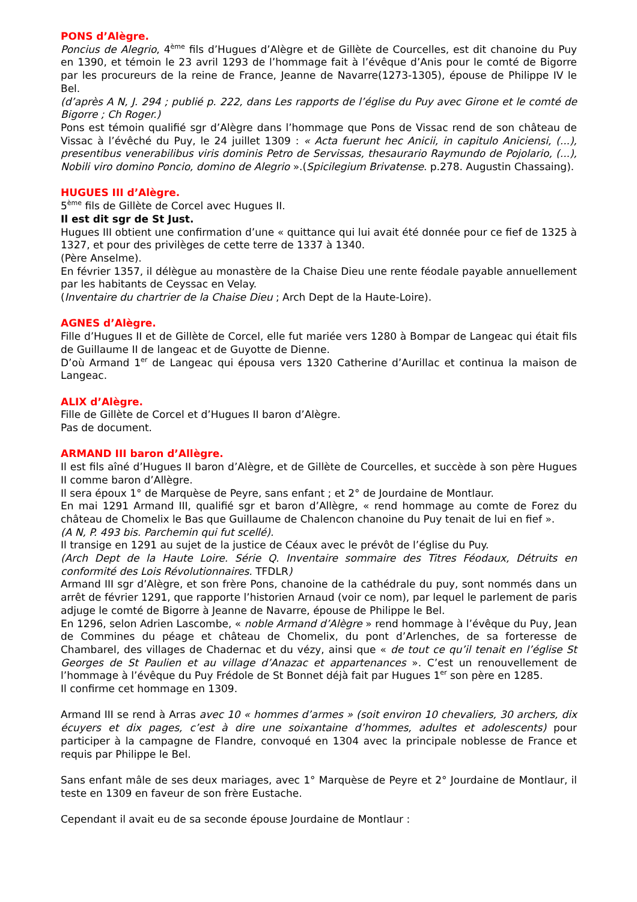PONS d’Alègre.
Poncius de Alegrio, 4<sup>ème</sup> fils d’Hugues d’Alègre et de Gillète de Courcelles, est dit chanoine du Puy en 1390, et témoin le 23 avril 1293 de l’hommage fait à l’évêque d’Anis pour le comté de Bigorre par les procureurs de la reine de France, Jeanne de Navarre(1273-1305), épouse de Philippe IV le Bel.
(d’après A N, J. 294 ; publié p. 222, dans Les rapports de l’église du Puy avec Girone et le comté de Bigorre ; Ch Roger.)
Pons est témoin qualifié sgr d’Alègre dans l’hommage que Pons de Vissac rend de son château de Vissac à l’évêché du Puy, le 24 juillet 1309 : « Acta fuerunt hec Anicii, in capitulo Aniciensi, (...), presentibus venerabilibus viris dominis Petro de Servissas, thesaurario Raymundo de Pojolario, (...), Nobili viro domino Poncio, domino de Alegrio ».(Spicilegium Brivatense. p.278. Augustin Chassaing).
HUGUES III d’Alègre.
5<sup>ème</sup> fils de Gillète de Corcel avec Hugues II.
Il est dit sgr de St Just.
Hugues III obtient une confirmation d’une « quittance qui lui avait été donnée pour ce fief de 1325 à 1327, et pour des privilèges de cette terre de 1337 à 1340.
(Père Anselme).
En février 1357, il délègue au monastère de la Chaise Dieu une rente féodale payable annuellement par les habitants de Ceyssac en Velay.
(Inventaire du chartrier de la Chaise Dieu ; Arch Dept de la Haute-Loire).
AGNES d’Alègre.
Fille d’Hugues II et de Gillète de Corcel, elle fut mariée vers 1280 à Bompar de Langeac qui était fils de Guillaume II de langeac et de Guyotte de Dienne.
D’où Armand 1<sup>er</sup> de Langeac qui épousa vers 1320 Catherine d’Aurillac et continua la maison de Langeac.
ALIX d’Alègre.
Fille de Gillète de Corcel et d’Hugues II baron d’Alègre.
Pas de document.
ARMAND III baron d’Allègre.
Il est fils aîné d’Hugues II baron d’Alègre, et de Gillète de Courcelles, et succède à son père Hugues II comme baron d’Allègre.
Il sera époux 1° de Marquèse de Peyre, sans enfant ; et 2° de Jourdaine de Montlaur.
En mai 1291 Armand III, qualifié sgr et baron d’Allègre, « rend hommage au comte de Forez du château de Chomelix le Bas que Guillaume de Chalencon chanoine du Puy tenait de lui en fief ».
(A N, P. 493 bis. Parchemin qui fut scellé).
Il transige en 1291 au sujet de la justice de Céaux avec le prévôt de l’église du Puy.
(Arch Dept de la Haute Loire. Série Q. Inventaire sommaire des Titres Féodaux, Détruits en conformité des Lois Révolutionnaires. TFDLR)
Armand III sgr d’Alègre, et son frère Pons, chanoine de la cathédrale du puy, sont nommés dans un arrêt de février 1291, que rapporte l’historien Arnaud (voir ce nom), par lequel le parlement de paris adjuge le comté de Bigorre à Jeanne de Navarre, épouse de Philippe le Bel.
En 1296, selon Adrien Lascombe, « noble Armand d’Alègre » rend hommage à l’évêque du Puy, Jean de Commines du péage et château de Chomelix, du pont d’Arlenches, de sa forteresse de Chambarel, des villages de Chadernac et du vézy, ainsi que « de tout ce qu’il tenait en l’église St Georges de St Paulien et au village d’Anazac et appartenances ». C’est un renouvellement de l’hommage à l’évêque du Puy Frédole de St Bonnet déjà fait par Hugues 1<sup>er</sup> son père en 1285.
Il confirme cet hommage en 1309.
Armand III se rend à Arras avec 10 « hommes d’armes » (soit environ 10 chevaliers, 30 archers, dix écuyers et dix pages, c’est à dire une soixantaine d’hommes, adultes et adolescents) pour participer à la campagne de Flandre, convoqué en 1304 avec la principale noblesse de France et requis par Philippe le Bel.
Sans enfant mâle de ses deux mariages, avec 1° Marquèse de Peyre et 2° Jourdaine de Montlaur, il teste en 1309 en faveur de son frère Eustache.
Cependant il avait eu de sa seconde épouse Jourdaine de Montlaur :